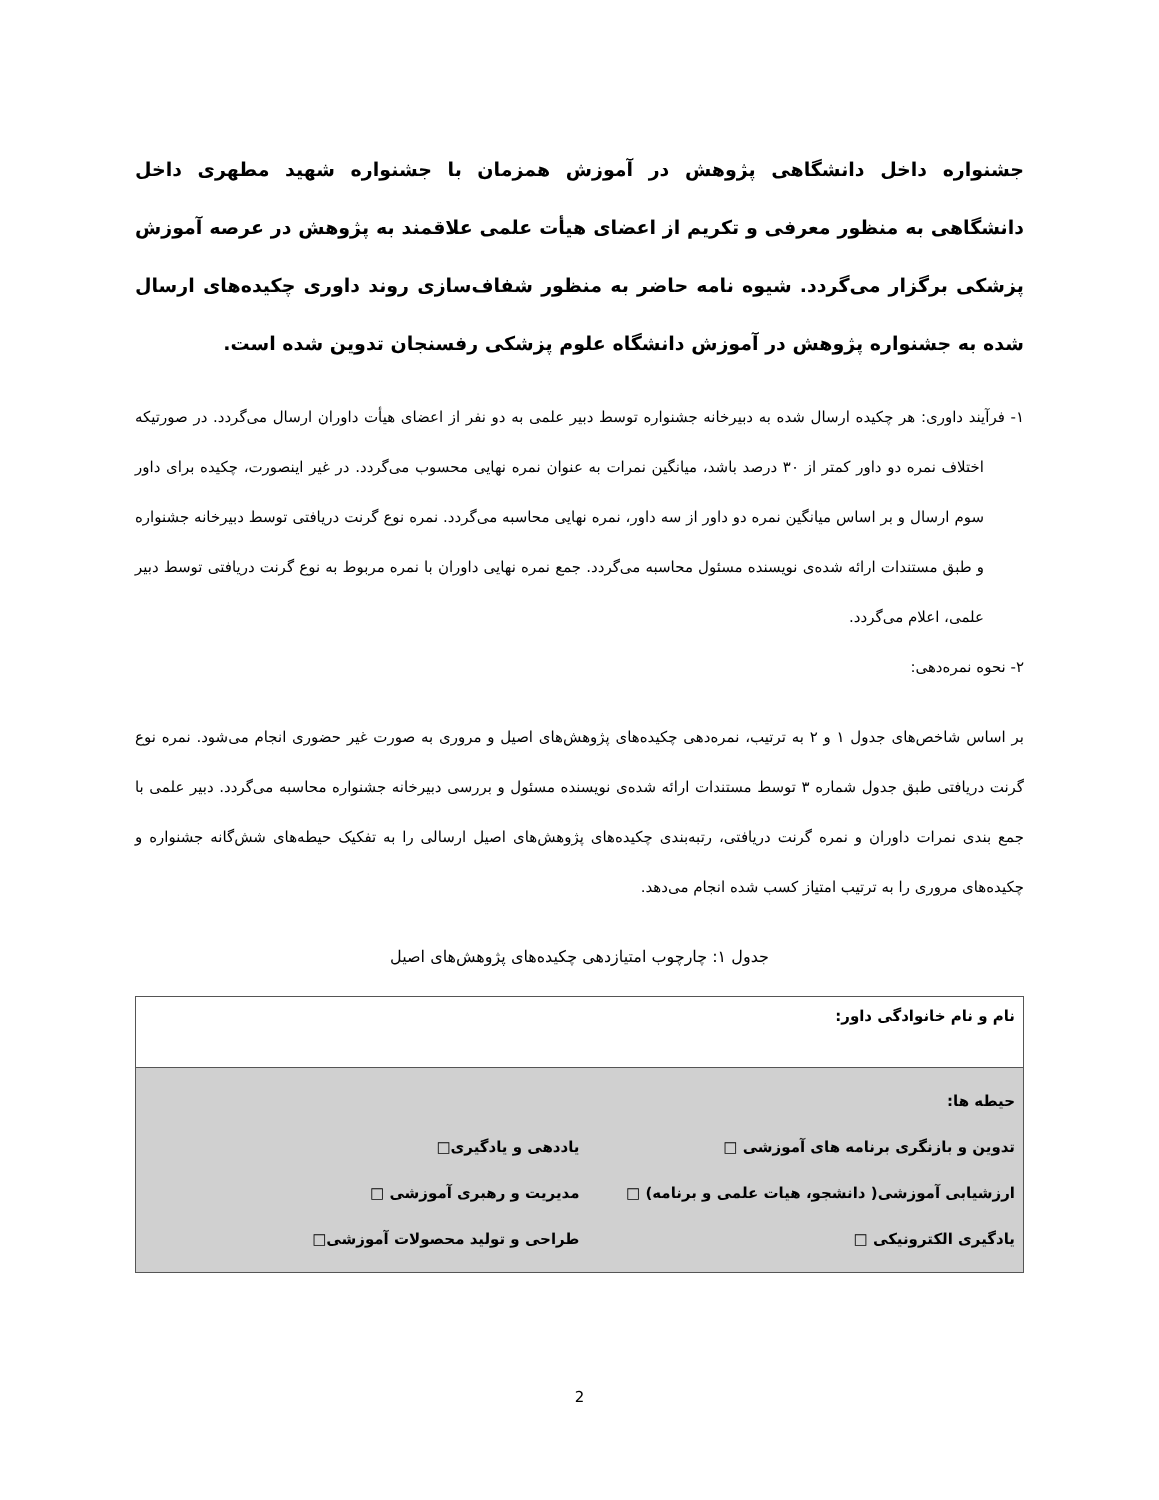جشنواره داخل دانشگاهی پژوهش در آموزش همزمان با جشنواره شهید مطهری داخل دانشگاهی به منظور معرفی و تکریم از اعضای هیأت علمی علاقمند به پژوهش در عرصه آموزش پزشکی برگزار می‌گردد. شیوه نامه حاضر به منظور شفاف‌سازی روند داوری چکیده‌های ارسال شده به جشنواره پژوهش در آموزش دانشگاه علوم پزشکی رفسنجان تدوین شده است.
١- فرآیند داوری: هر چکیده ارسال شده به دبیرخانه جشنواره توسط دبیر علمی به دو نفر از اعضای هیأت داوران ارسال می‌گردد. در صورتیکه اختلاف نمره دو داور کمتر از ٣٠ درصد باشد، میانگین نمرات به عنوان نمره نهایی محسوب می‌گردد. در غیر اینصورت، چکیده برای داور سوم ارسال و بر اساس میانگین نمره دو داور از سه داور، نمره نهایی محاسبه می‌گردد. نمره نوع گرنت دریافتی توسط دبیرخانه جشنواره و طبق مستندات ارائه شده‌ی نویسنده مسئول محاسبه می‌گردد. جمع نمره نهایی داوران با نمره مربوط به نوع گرنت دریافتی توسط دبیر علمی، اعلام می‌گردد.
٢- نحوه نمره‌دهی:
بر اساس شاخص‌های جدول ١ و ٢ به ترتیب، نمره‌دهی چکیده‌های پژوهش‌های اصیل و مروری به صورت غیر حضوری انجام می‌شود. نمره نوع گرنت دریافتی طبق جدول شماره ٣ توسط مستندات ارائه شده‌ی نویسنده مسئول و بررسی دبیرخانه جشنواره محاسبه می‌گردد. دبیر علمی با جمع بندی نمرات داوران و نمره گرنت دریافتی، رتبه‌بندی چکیده‌های پژوهش‌های اصیل ارسالی را به تفکیک حیطه‌های شش‌گانه جشنواره و چکیده‌های مروری را به ترتیب امتیاز کسب شده انجام می‌دهد.
جدول ١: چارچوب امتیازدهی چکیده‌های پژوهش‌های اصیل
| نام و نام خانوادگی داور: |
| حیطه ها: تدوین و بازنگری برنامه های آموزشی □ یاددهی و یادگیری□ ارزشیابی آموزشی( دانشجو، هیات علمی و برنامه) □ مدیریت و رهبری آموزشی □ یادگیری الکترونیکی □ طراحی و تولید محصولات آموزشی□ |
2